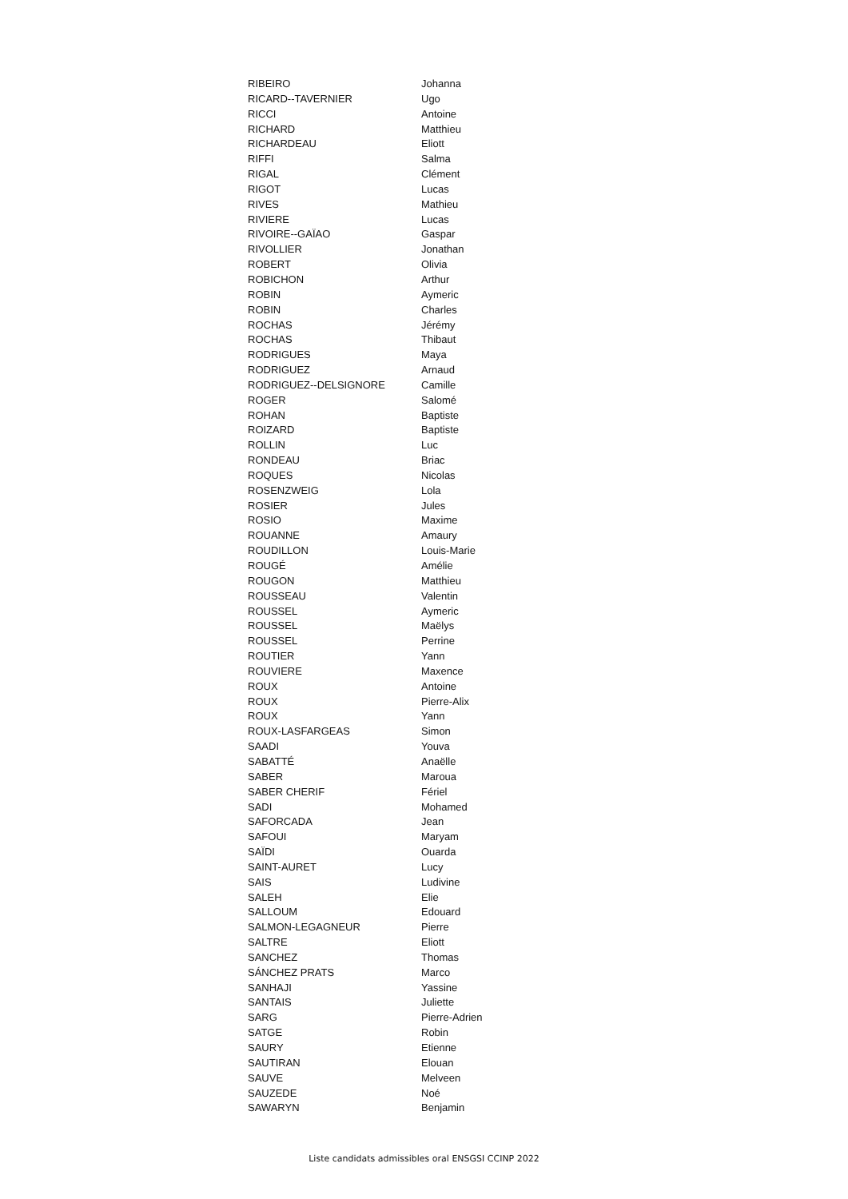| RIBEIRO | Johanna |
| RICARD--TAVERNIER | Ugo |
| RICCI | Antoine |
| RICHARD | Matthieu |
| RICHARDEAU | Eliott |
| RIFFI | Salma |
| RIGAL | Clément |
| RIGOT | Lucas |
| RIVES | Mathieu |
| RIVIERE | Lucas |
| RIVOIRE--GAÏAO | Gaspar |
| RIVOLLIER | Jonathan |
| ROBERT | Olivia |
| ROBICHON | Arthur |
| ROBIN | Aymeric |
| ROBIN | Charles |
| ROCHAS | Jérémy |
| ROCHAS | Thibaut |
| RODRIGUES | Maya |
| RODRIGUEZ | Arnaud |
| RODRIGUEZ--DELSIGNORE | Camille |
| ROGER | Salomé |
| ROHAN | Baptiste |
| ROIZARD | Baptiste |
| ROLLIN | Luc |
| RONDEAU | Briac |
| ROQUES | Nicolas |
| ROSENZWEIG | Lola |
| ROSIER | Jules |
| ROSIO | Maxime |
| ROUANNE | Amaury |
| ROUDILLON | Louis-Marie |
| ROUGÉ | Amélie |
| ROUGON | Matthieu |
| ROUSSEAU | Valentin |
| ROUSSEL | Aymeric |
| ROUSSEL | Maëlys |
| ROUSSEL | Perrine |
| ROUTIER | Yann |
| ROUVIERE | Maxence |
| ROUX | Antoine |
| ROUX | Pierre-Alix |
| ROUX | Yann |
| ROUX-LASFARGEAS | Simon |
| SAADI | Youva |
| SABATTÉ | Anaëlle |
| SABER | Maroua |
| SABER CHERIF | Fériel |
| SADI | Mohamed |
| SAFORCADA | Jean |
| SAFOUI | Maryam |
| SAÏDI | Ouarda |
| SAINT-AURET | Lucy |
| SAIS | Ludivine |
| SALEH | Elie |
| SALLOUM | Edouard |
| SALMON-LEGAGNEUR | Pierre |
| SALTRE | Eliott |
| SANCHEZ | Thomas |
| SÁNCHEZ PRATS | Marco |
| SANHAJI | Yassine |
| SANTAIS | Juliette |
| SARG | Pierre-Adrien |
| SATGE | Robin |
| SAURY | Etienne |
| SAUTIRAN | Elouan |
| SAUVE | Melveen |
| SAUZEDE | Noé |
| SAWARYN | Benjamin |
Liste candidats admissibles oral ENSGSI CCINP 2022